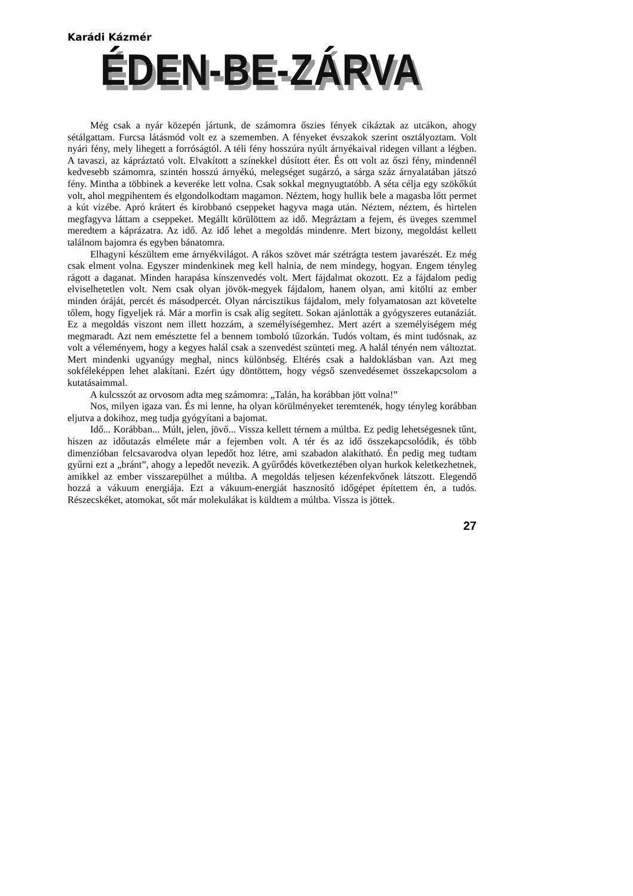Karádi Kázmér
ÉDEN-BE-ZÁRVA
Még csak a nyár közepén jártunk, de számomra őszies fények cikáztak az utcákon, ahogy sétálgattam. Furcsa látásmód volt ez a szememben. A fényeket évszakok szerint osztályoztam. Volt nyári fény, mely lihegett a forróságtól. A téli fény hosszúra nyúlt árnyékaival ridegen villant a légben. A tavaszi, az kápráztató volt. Elvakított a színekkel dúsított éter. És ott volt az őszi fény, mindennél kedvesebb számomra, szintén hosszú árnyékú, melegséget sugárzó, a sárga száz árnyalatában játszó fény. Mintha a többinek a keveréke lett volna. Csak sokkal megnyugtatóbb. A séta célja egy szökőkút volt, ahol megpihentem és elgondolkodtam magamon. Néztem, hogy hullik bele a magasba lőtt permet a kút vizébe. Apró krátert és kirobbanó cseppeket hagyva maga után. Néztem, néztem, és hirtelen megfagyva láttam a cseppeket. Megállt körülöttem az idő. Megráztam a fejem, és üveges szemmel meredtem a káprázatra. Az idő. Az idő lehet a megoldás mindenre. Mert bizony, megoldást kellett találnom bajomra és egyben bánatomra.
Elhagyni készültem eme árnyékvilágot. A rákos szövet már szétrágta testem javarészét. Ez még csak elment volna. Egyszer mindenkinek meg kell halnia, de nem mindegy, hogyan. Engem tényleg rágott a daganat. Minden harapása kínszenvedés volt. Mert fájdalmat okozott. Ez a fájdalom pedig elviselhetetlen volt. Nem csak olyan jövök-megyek fájdalom, hanem olyan, ami kitölti az ember minden óráját, percét és másodpercét. Olyan nárcisztikus fájdalom, mely folyamatosan azt követelte tőlem, hogy figyeljek rá. Már a morfin is csak alig segített. Sokan ajánlották a gyógyszeres eutanáziát. Ez a megoldás viszont nem illett hozzám, a személyiségemhez. Mert azért a személyiségem még megmaradt. Azt nem emésztette fel a bennem tomboló tűzorkán. Tudós voltam, és mint tudósnak, az volt a véleményem, hogy a kegyes halál csak a szenvedést szünteti meg. A halál tényén nem változtat. Mert mindenki ugyanúgy meghal, nincs különbség. Eltérés csak a haldoklásban van. Azt meg sokféleképpen lehet alakítani. Ezért úgy döntöttem, hogy végső szenvedésemet összekapcsolom a kutatásaimmal.
A kulcsszót az orvosom adta meg számomra: „Talán, ha korábban jött volna!”
Nos, milyen igaza van. És mi lenne, ha olyan körülményeket teremtenék, hogy tényleg korábban eljutva a dokihoz, meg tudja gyógyítani a bajomat.
Idő... Korábban... Múlt, jelen, jövő... Vissza kellett térnem a múltba. Ez pedig lehetségesnek tűnt, hiszen az időutazás elmélete már a fejemben volt. A tér és az idő összekapcsolódik, és több dimenzióban felcsavarodva olyan lepedőt hoz létre, ami szabadon alakítható. Én pedig meg tudtam gyűrni ezt a „bránt”, ahogy a lepedőt nevezik. A gyűrődés következtében olyan hurkok keletkezhetnek, amikkel az ember visszarepülhet a múltba. A megoldás teljesen kézenfekvőnek látszott. Elegendő hozzá a vákuum energiája. Ezt a vákuum-energiát hasznosító időgépet építettem én, a tudós. Részecskéket, atomokat, sőt már molekulákat is küldtem a múltba. Vissza is jöttek.
27